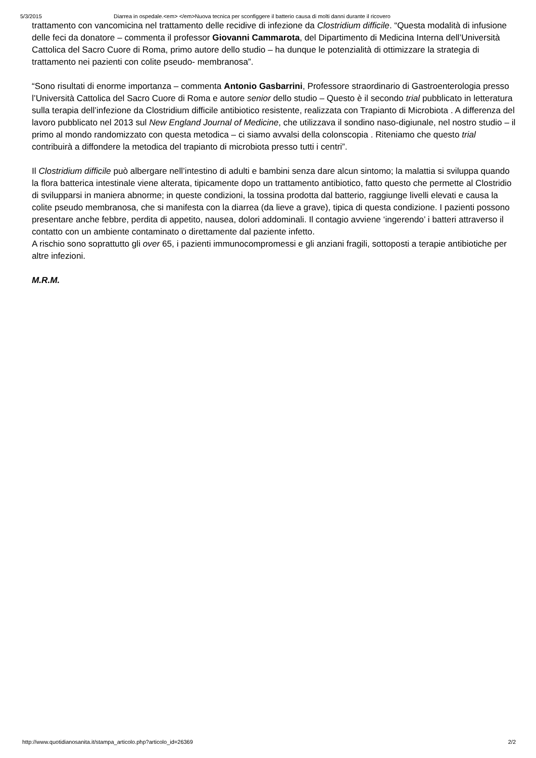5/3/2015 Diarrea in ospedale.<em> </em>Nuova tecnica per sconfiggere il batterio causa di molti danni durante il ricovero
trattamento con vancomicina nel trattamento delle recidive di infezione da Clostridium difficile. “Questa modalità di infusione delle feci da donatore – commenta il professor Giovanni Cammarota, del Dipartimento di Medicina Interna dell’Università Cattolica del Sacro Cuore di Roma, primo autore dello studio – ha dunque le potenzialità di ottimizzare la strategia di trattamento nei pazienti con colite pseudo- membranosa”.
“Sono risultati di enorme importanza – commenta Antonio Gasbarrini, Professore straordinario di Gastroenterologia presso l’Università Cattolica del Sacro Cuore di Roma e autore senior dello studio – Questo è il secondo trial pubblicato in letteratura sulla terapia dell’infezione da Clostridium difficile antibiotico resistente, realizzata con Trapianto di Microbiota . A differenza del lavoro pubblicato nel 2013 sul New England Journal of Medicine, che utilizzava il sondino naso-digiunale, nel nostro studio – il primo al mondo randomizzato con questa metodica – ci siamo avvalsi della colonscopia . Riteniamo che questo trial contribuirà a diffondere la metodica del trapianto di microbiota presso tutti i centri”.
Il Clostridium difficile può albergare nell’intestino di adulti e bambini senza dare alcun sintomo; la malattia si sviluppa quando la flora batterica intestinale viene alterata, tipicamente dopo un trattamento antibiotico, fatto questo che permette al Clostridio di svilupparsi in maniera abnorme; in queste condizioni, la tossina prodotta dal batterio, raggiunge livelli elevati e causa la colite pseudo membranosa, che si manifesta con la diarrea (da lieve a grave), tipica di questa condizione. I pazienti possono presentare anche febbre, perdita di appetito, nausea, dolori addominali. Il contagio avviene ‘ingerendo’ i batteri attraverso il contatto con un ambiente contaminato o direttamente dal paziente infetto.
A rischio sono soprattutto gli over 65, i pazienti immunocompromessi e gli anziani fragili, sottoposti a terapie antibiotiche per altre infezioni.
M.R.M.
http://www.quotidianosanita.it/stampa_articolo.php?articolo_id=26369 2/2